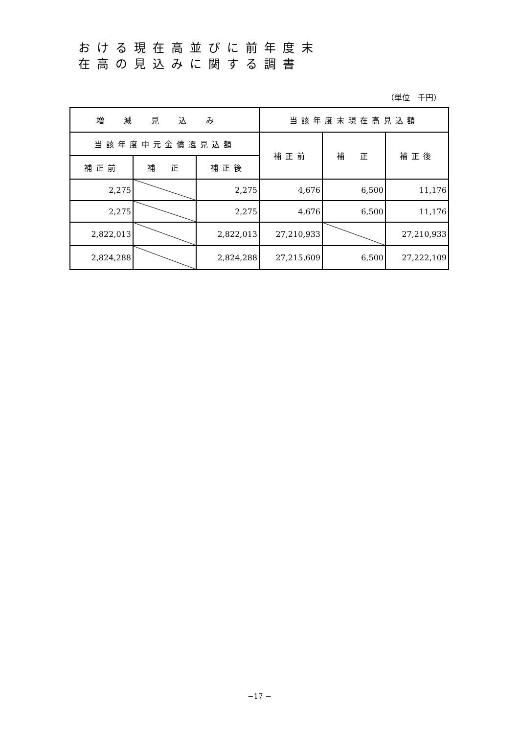おける現在高並びに前年度末
在高の見込みに関する調書
（単位　千円）
| 増減見込み | | | 当該年度末現在高見込額 | | |
| --- | --- | --- | --- | --- | --- |
| 当該年度中元金償還見込額 | | | 補正前 | 補 正 | 補正後 |
| 補正前 | 補 正 | 補正後 | | | |
| 2,275 | | 2,275 | 4,676 | 6,500 | 11,176 |
| 2,275 | | 2,275 | 4,676 | 6,500 | 11,176 |
| 2,822,013 | | 2,822,013 | 27,210,933 | | 27,210,933 |
| 2,824,288 | | 2,824,288 | 27,215,609 | 6,500 | 27,222,109 |
−17 −